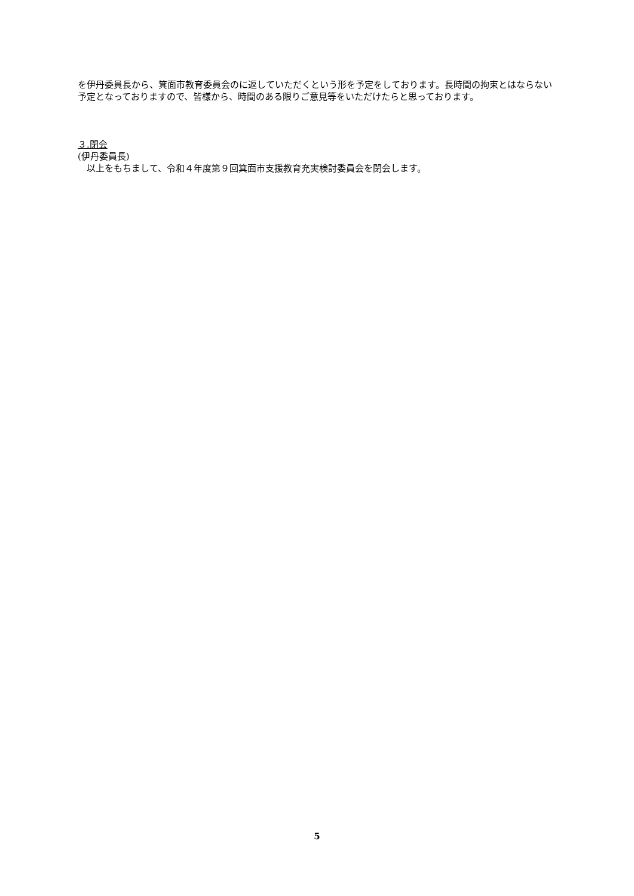を伊丹委員長から、箕面市教育委員会のに返していただくという形を予定をしております。長時間の拘束とはならない予定となっておりますので、皆様から、時間のある限りご意見等をいただけたらと思っております。
３.閉会
(伊丹委員長)
　以上をもちまして、令和４年度第９回箕面市支援教育充実検討委員会を閉会します。
5